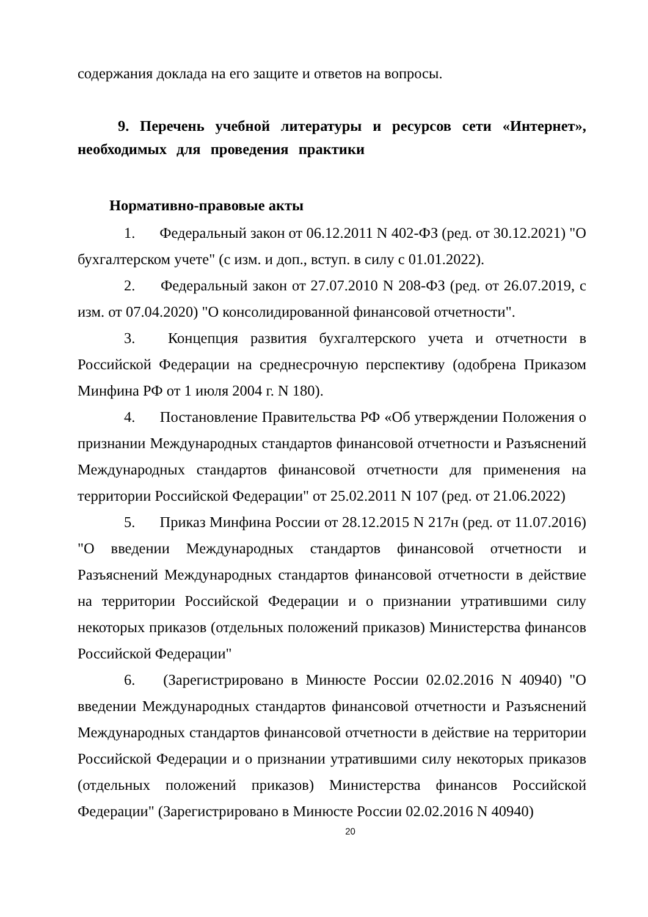содержания доклада на его защите и ответов на вопросы.
9. Перечень учебной литературы и ресурсов сети «Интернет», необходимых для проведения практики
Нормативно-правовые акты
1. Федеральный закон от 06.12.2011 N 402-ФЗ (ред. от 30.12.2021) "О бухгалтерском учете" (с изм. и доп., вступ. в силу с 01.01.2022).
2. Федеральный закон от 27.07.2010 N 208-ФЗ (ред. от 26.07.2019, с изм. от 07.04.2020) "О консолидированной финансовой отчетности".
3. Концепция развития бухгалтерского учета и отчетности в Российской Федерации на среднесрочную перспективу (одобрена Приказом Минфина РФ от 1 июля 2004 г. N 180).
4. Постановление Правительства РФ «Об утверждении Положения о признании Международных стандартов финансовой отчетности и Разъяснений Международных стандартов финансовой отчетности для применения на территории Российской Федерации" от 25.02.2011 N 107 (ред. от 21.06.2022)
5. Приказ Минфина России от 28.12.2015 N 217н (ред. от 11.07.2016) "О введении Международных стандартов финансовой отчетности и Разъяснений Международных стандартов финансовой отчетности в действие на территории Российской Федерации и о признании утратившими силу некоторых приказов (отдельных положений приказов) Министерства финансов Российской Федерации"
6. (Зарегистрировано в Минюсте России 02.02.2016 N 40940) "О введении Международных стандартов финансовой отчетности и Разъяснений Международных стандартов финансовой отчетности в действие на территории Российской Федерации и о признании утратившими силу некоторых приказов (отдельных положений приказов) Министерства финансов Российской Федерации" (Зарегистрировано в Минюсте России 02.02.2016 N 40940)
20